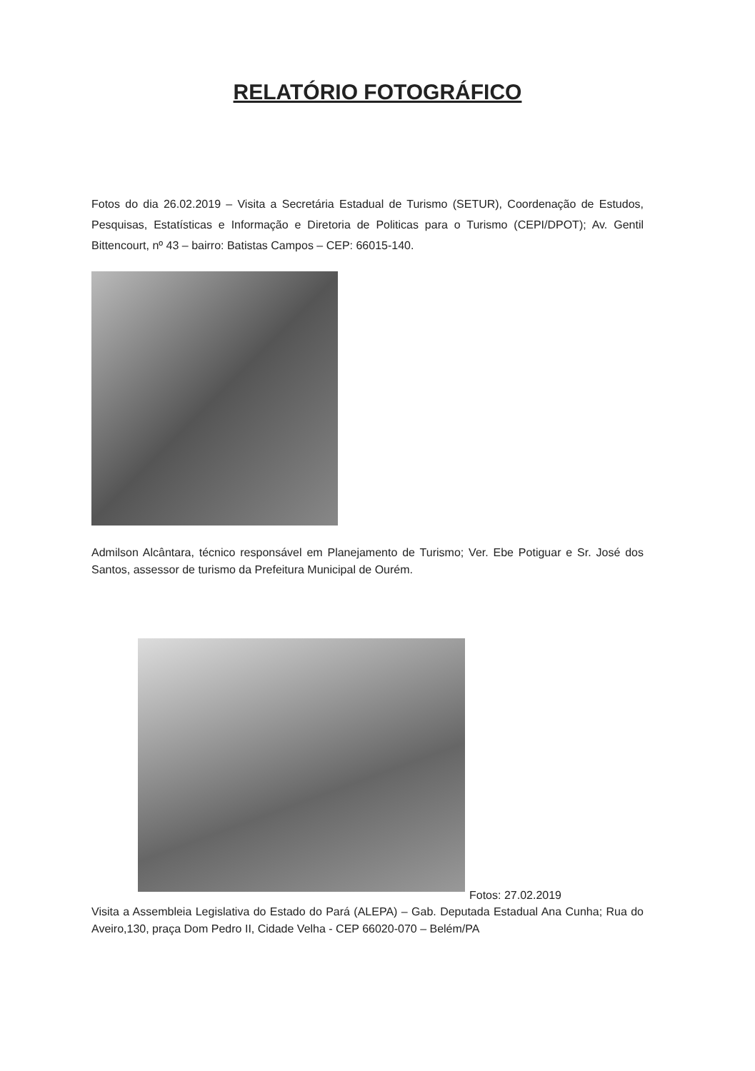RELATÓRIO FOTOGRÁFICO
Fotos do dia 26.02.2019 – Visita a Secretária Estadual de Turismo (SETUR), Coordenação de Estudos, Pesquisas, Estatísticas e Informação e Diretoria de Politicas para o Turismo (CEPI/DPOT); Av. Gentil Bittencourt, nº 43 – bairro: Batistas Campos – CEP: 66015-140.
Admilson Alcântara, técnico responsável em Planejamento de Turismo; Ver. Ebe Potiguar e Sr. José dos Santos, assessor de turismo da Prefeitura Municipal de Ourém.
Fotos: 27.02.2019
Visita a Assembleia Legislativa do Estado do Pará (ALEPA) – Gab. Deputada Estadual Ana Cunha; Rua do Aveiro,130, praça Dom Pedro II, Cidade Velha - CEP 66020-070 – Belém/PA